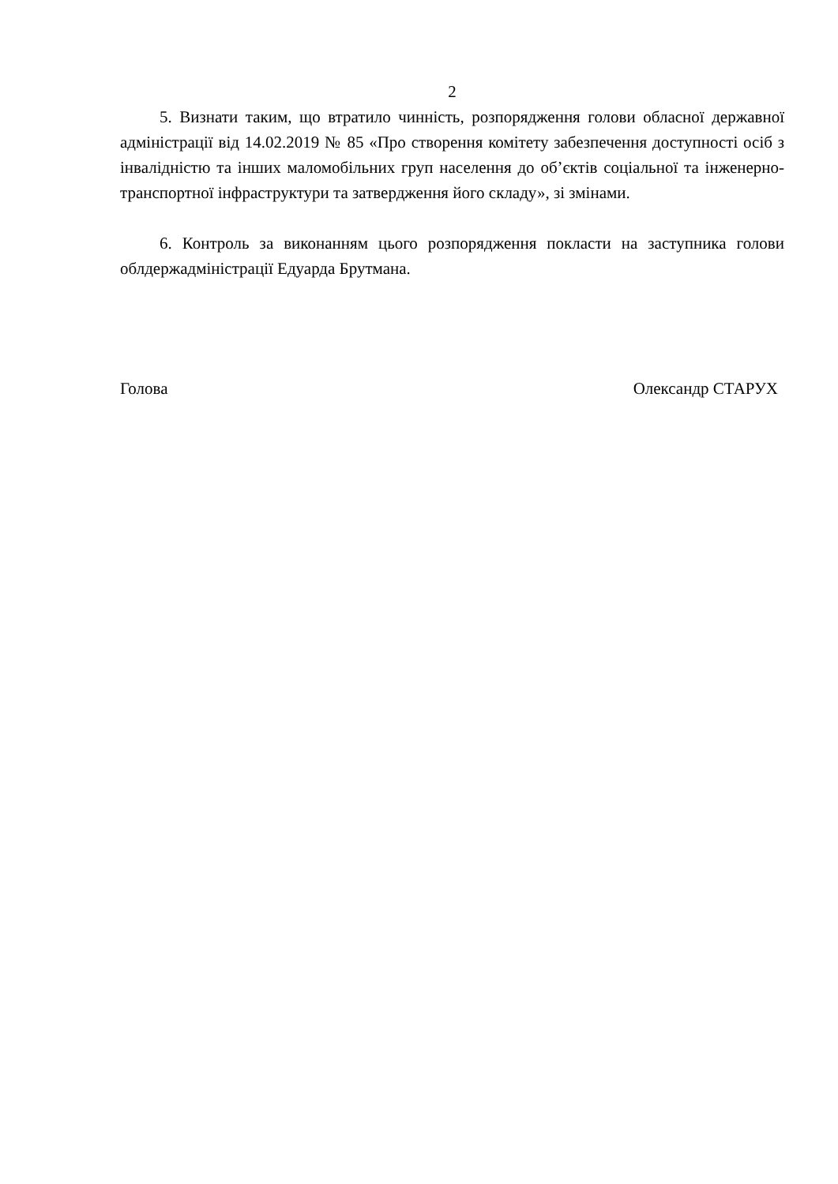2
5. Визнати таким, що втратило чинність, розпорядження голови обласної державної адміністрації від 14.02.2019 № 85 «Про створення комітету забезпечення доступності осіб з інвалідністю та інших маломобільних груп населення до об’єктів соціальної та інженерно-транспортної інфраструктури та затвердження його складу», зі змінами.
6. Контроль за виконанням цього розпорядження покласти на заступника голови облдержадміністрації Едуарда Брутмана.
Голова Олександр СТАРУХ